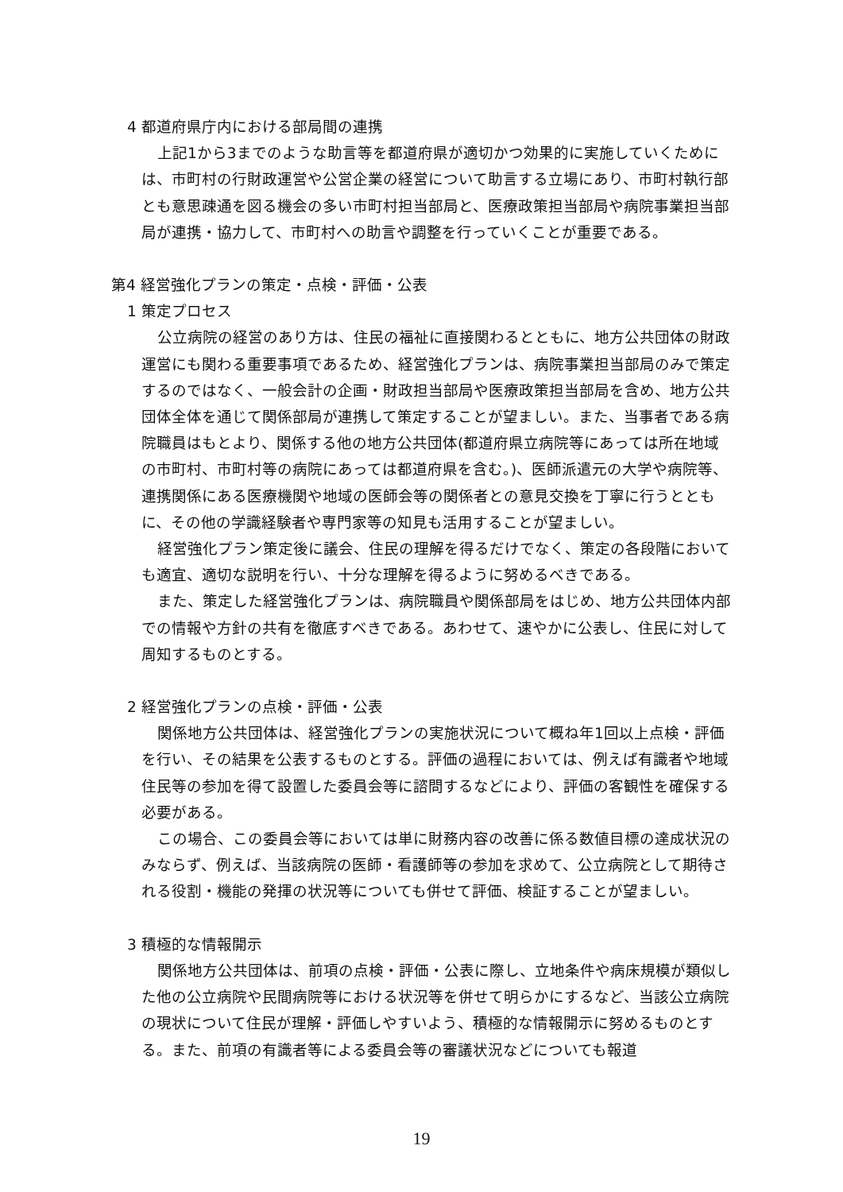4 都道府県庁内における部局間の連携
上記1から3までのような助言等を都道府県が適切かつ効果的に実施していくためには、市町村の行財政運営や公営企業の経営について助言する立場にあり、市町村執行部とも意思疎通を図る機会の多い市町村担当部局と、医療政策担当部局や病院事業担当部局が連携・協力して、市町村への助言や調整を行っていくことが重要である。
第4 経営強化プランの策定・点検・評価・公表
1 策定プロセス
公立病院の経営のあり方は、住民の福祉に直接関わるとともに、地方公共団体の財政運営にも関わる重要事項であるため、経営強化プランは、病院事業担当部局のみで策定するのではなく、一般会計の企画・財政担当部局や医療政策担当部局を含め、地方公共団体全体を通じて関係部局が連携して策定することが望ましい。また、当事者である病院職員はもとより、関係する他の地方公共団体(都道府県立病院等にあっては所在地域の市町村、市町村等の病院にあっては都道府県を含む。)、医師派遣元の大学や病院等、連携関係にある医療機関や地域の医師会等の関係者との意見交換を丁寧に行うとともに、その他の学識経験者や専門家等の知見も活用することが望ましい。
経営強化プラン策定後に議会、住民の理解を得るだけでなく、策定の各段階においても適宜、適切な説明を行い、十分な理解を得るように努めるべきである。
また、策定した経営強化プランは、病院職員や関係部局をはじめ、地方公共団体内部での情報や方針の共有を徹底すべきである。あわせて、速やかに公表し、住民に対して周知するものとする。
2 経営強化プランの点検・評価・公表
関係地方公共団体は、経営強化プランの実施状況について概ね年1回以上点検・評価を行い、その結果を公表するものとする。評価の過程においては、例えば有識者や地域住民等の参加を得て設置した委員会等に諮問するなどにより、評価の客観性を確保する必要がある。
この場合、この委員会等においては単に財務内容の改善に係る数値目標の達成状況のみならず、例えば、当該病院の医師・看護師等の参加を求めて、公立病院として期待される役割・機能の発揮の状況等についても併せて評価、検証することが望ましい。
3 積極的な情報開示
関係地方公共団体は、前項の点検・評価・公表に際し、立地条件や病床規模が類似した他の公立病院や民間病院等における状況等を併せて明らかにするなど、当該公立病院の現状について住民が理解・評価しやすいよう、積極的な情報開示に努めるものとする。また、前項の有識者等による委員会等の審議状況などについても報道
19